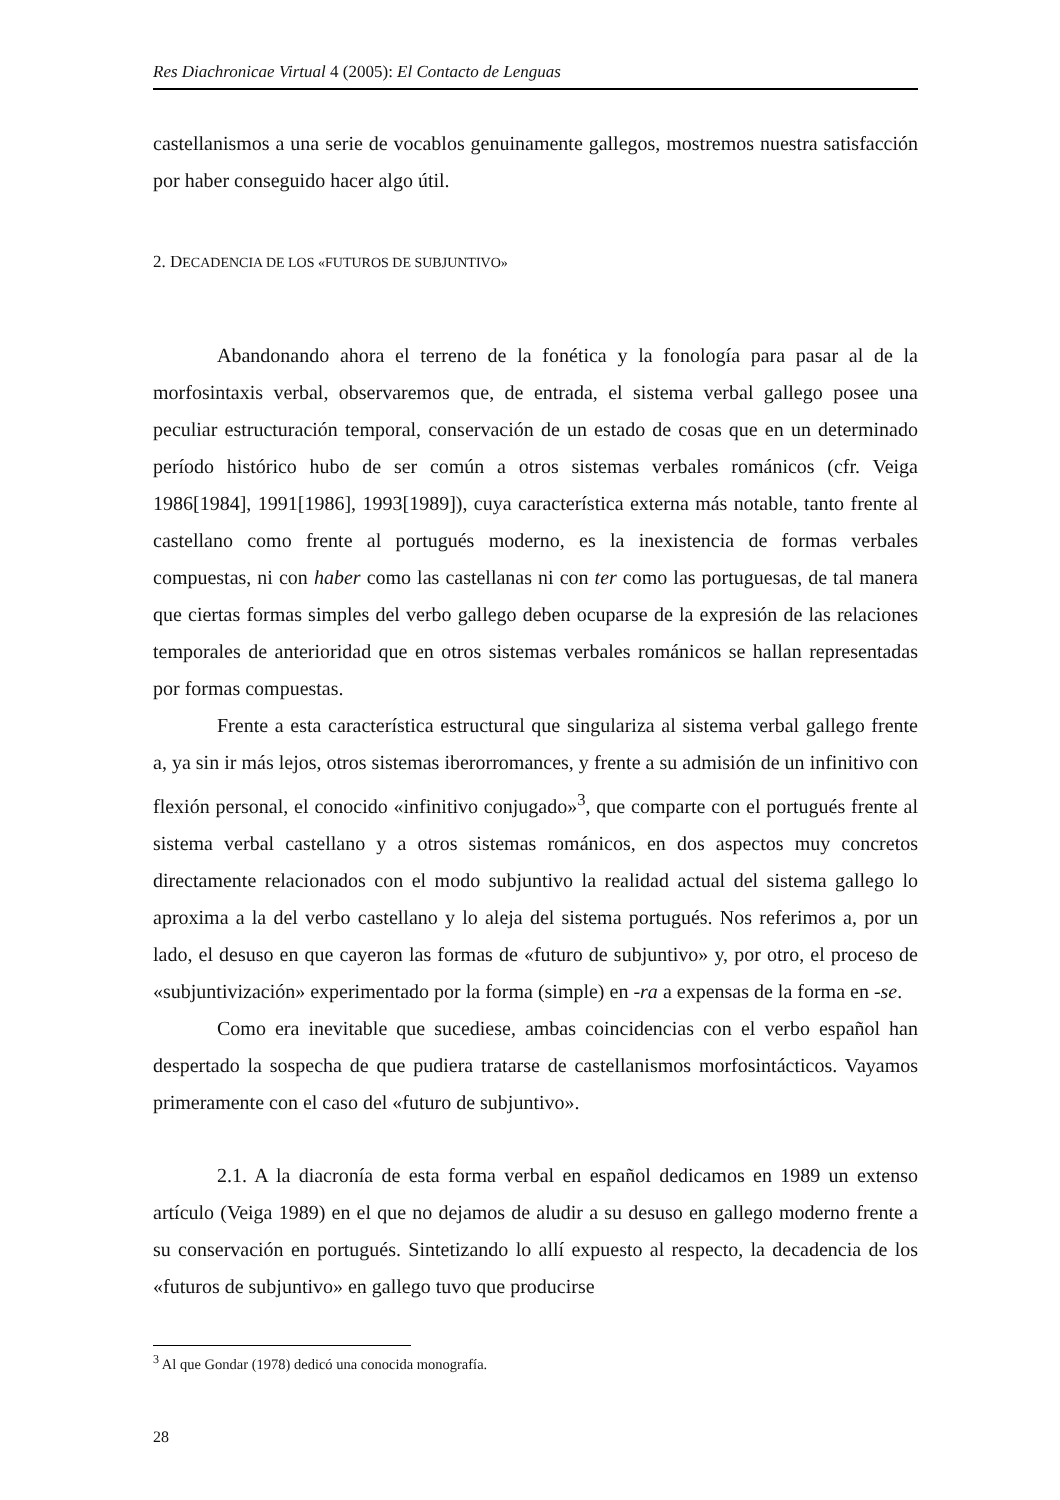Res Diachronicae Virtual 4 (2005): El Contacto de Lenguas
castellanismos a una serie de vocablos genuinamente gallegos, mostremos nuestra satisfacción por haber conseguido hacer algo útil.
2. DECADENCIA DE LOS «FUTUROS DE SUBJUNTIVO»
Abandonando ahora el terreno de la fonética y la fonología para pasar al de la morfosintaxis verbal, observaremos que, de entrada, el sistema verbal gallego posee una peculiar estructuración temporal, conservación de un estado de cosas que en un determinado período histórico hubo de ser común a otros sistemas verbales románicos (cfr. Veiga 1986[1984], 1991[1986], 1993[1989]), cuya característica externa más notable, tanto frente al castellano como frente al portugués moderno, es la inexistencia de formas verbales compuestas, ni con haber como las castellanas ni con ter como las portuguesas, de tal manera que ciertas formas simples del verbo gallego deben ocuparse de la expresión de las relaciones temporales de anterioridad que en otros sistemas verbales románicos se hallan representadas por formas compuestas.
Frente a esta característica estructural que singulariza al sistema verbal gallego frente a, ya sin ir más lejos, otros sistemas iberorromances, y frente a su admisión de un infinitivo con flexión personal, el conocido «infinitivo conjugado»<sup>3</sup>, que comparte con el portugués frente al sistema verbal castellano y a otros sistemas románicos, en dos aspectos muy concretos directamente relacionados con el modo subjuntivo la realidad actual del sistema gallego lo aproxima a la del verbo castellano y lo aleja del sistema portugués. Nos referimos a, por un lado, el desuso en que cayeron las formas de «futuro de subjuntivo» y, por otro, el proceso de «subjuntivización» experimentado por la forma (simple) en -ra a expensas de la forma en -se.
Como era inevitable que sucediese, ambas coincidencias con el verbo español han despertado la sospecha de que pudiera tratarse de castellanismos morfosintácticos. Vayamos primeramente con el caso del «futuro de subjuntivo».
2.1. A la diacronía de esta forma verbal en español dedicamos en 1989 un extenso artículo (Veiga 1989) en el que no dejamos de aludir a su desuso en gallego moderno frente a su conservación en portugués. Sintetizando lo allí expuesto al respecto, la decadencia de los «futuros de subjuntivo» en gallego tuvo que producirse
<sup>3</sup> Al que Gondar (1978) dedicó una conocida monografía.
28